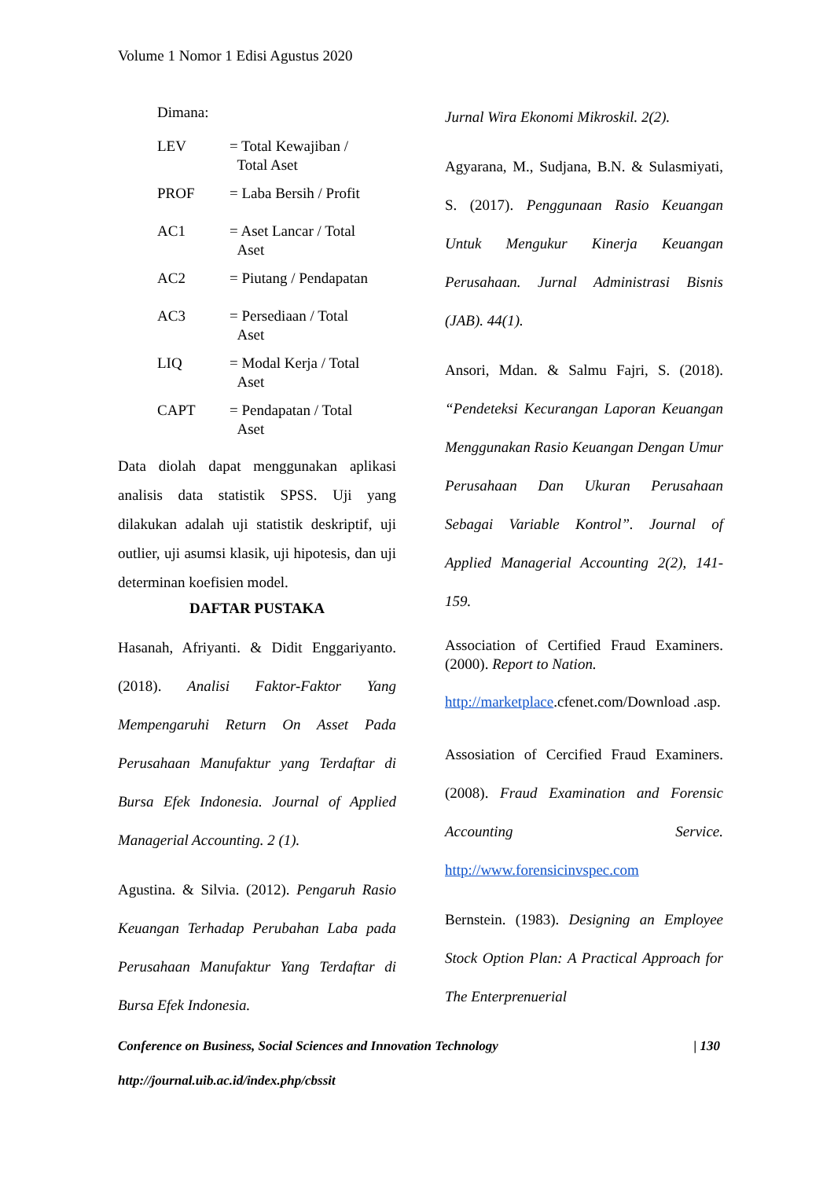Volume 1 Nomor 1 Edisi Agustus 2020
Dimana:
| LEV | = Total Kewajiban / Total Aset |
| PROF | = Laba Bersih / Profit |
| AC1 | = Aset Lancar / Total Aset |
| AC2 | = Piutang / Pendapatan |
| AC3 | = Persediaan / Total Aset |
| LIQ | = Modal Kerja / Total Aset |
| CAPT | = Pendapatan / Total Aset |
Data diolah dapat menggunakan aplikasi analisis data statistik SPSS. Uji yang dilakukan adalah uji statistik deskriptif, uji outlier, uji asumsi klasik, uji hipotesis, dan uji determinan koefisien model.
DAFTAR PUSTAKA
Hasanah, Afriyanti. & Didit Enggariyanto. (2018). Analisi Faktor-Faktor Yang Mempengaruhi Return On Asset Pada Perusahaan Manufaktur yang Terdaftar di Bursa Efek Indonesia. Journal of Applied Managerial Accounting. 2 (1).
Agustina. & Silvia. (2012). Pengaruh Rasio Keuangan Terhadap Perubahan Laba pada Perusahaan Manufaktur Yang Terdaftar di Bursa Efek Indonesia.
Jurnal Wira Ekonomi Mikroskil. 2(2).
Agyarana, M., Sudjana, B.N. & Sulasmiyati, S. (2017). Penggunaan Rasio Keuangan Untuk Mengukur Kinerja Keuangan Perusahaan. Jurnal Administrasi Bisnis (JAB). 44(1).
Ansori, Mdan. & Salmu Fajri, S. (2018). “Pendeteksi Kecurangan Laporan Keuangan Menggunakan Rasio Keuangan Dengan Umur Perusahaan Dan Ukuran Perusahaan Sebagai Variable Kontrol”. Journal of Applied Managerial Accounting 2(2), 141-159.
Association of Certified Fraud Examiners. (2000). Report to Nation.
http://marketplace.cfenet.com/Download .asp.
Assosiation of Cercified Fraud Examiners. (2008). Fraud Examination and Forensic Accounting Service. http://www.forensicinvspec.com
Bernstein. (1983). Designing an Employee Stock Option Plan: A Practical Approach for The Enterprenuerial
Conference on Business, Social Sciences and Innovation Technology | 130
http://journal.uib.ac.id/index.php/cbssit